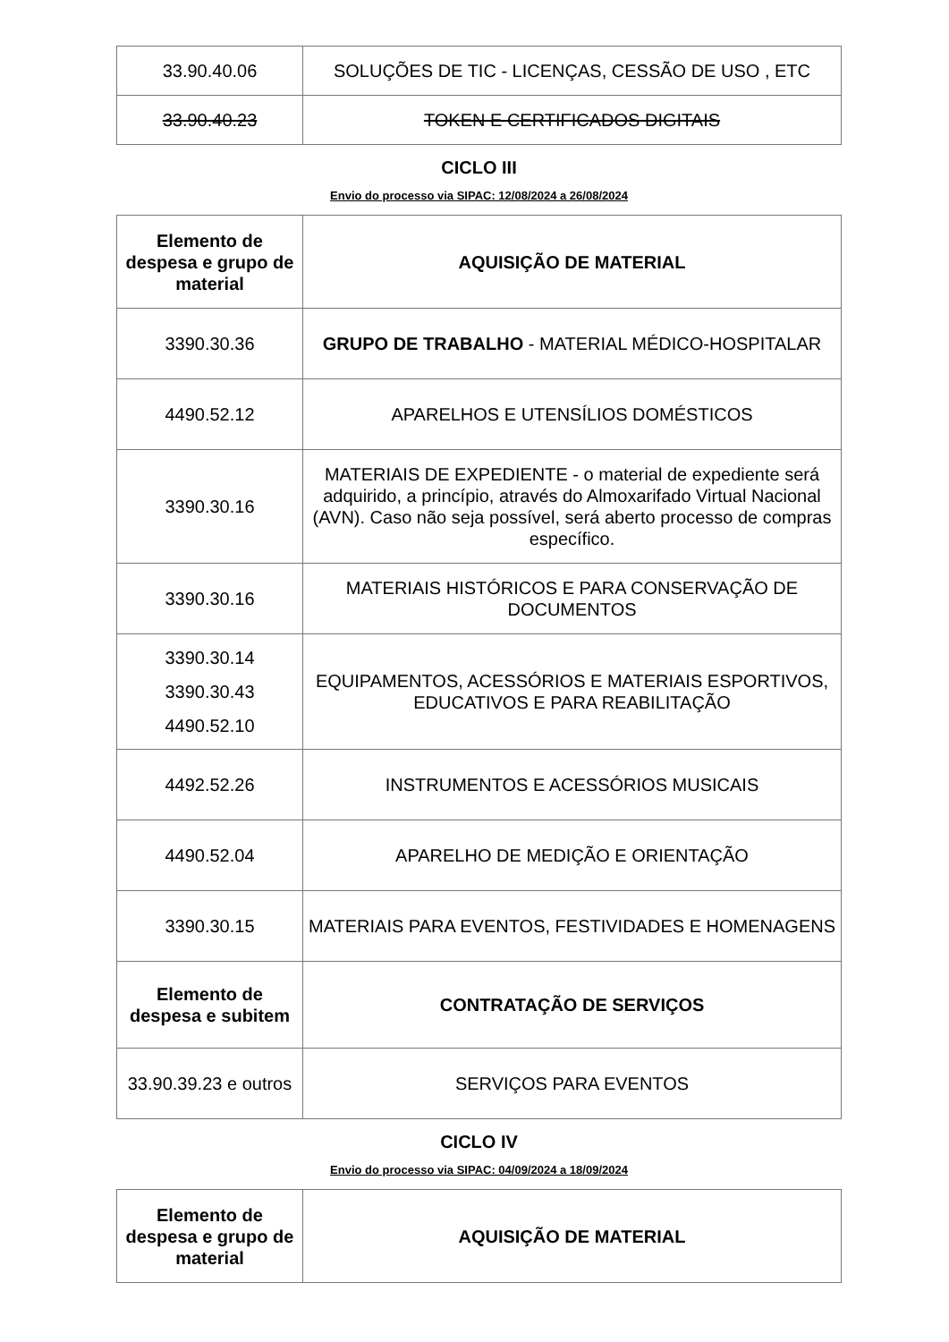| 33.90.40.06 | SOLUÇÕES DE TIC - LICENÇAS, CESSÃO DE USO , ETC |
| 33.90.40.23 | TOKEN E CERTIFICADOS DIGITAIS |
CICLO III
Envio do processo via SIPAC: 12/08/2024 a 26/08/2024
| Elemento de despesa e grupo de material | AQUISIÇÃO DE MATERIAL |
| 3390.30.36 | GRUPO DE TRABALHO - MATERIAL MÉDICO-HOSPITALAR |
| 4490.52.12 | APARELHOS E UTENSÍLIOS DOMÉSTICOS |
| 3390.30.16 | MATERIAIS DE EXPEDIENTE - o material de expediente será adquirido, a princípio, através do Almoxarifado Virtual Nacional (AVN). Caso não seja possível, será aberto processo de compras específico. |
| 3390.30.16 | MATERIAIS HISTÓRICOS E PARA CONSERVAÇÃO DE DOCUMENTOS |
| 3390.30.14 3390.30.43 4490.52.10 | EQUIPAMENTOS, ACESSÓRIOS E MATERIAIS ESPORTIVOS, EDUCATIVOS E PARA REABILITAÇÃO |
| 4492.52.26 | INSTRUMENTOS E ACESSÓRIOS MUSICAIS |
| 4490.52.04 | APARELHO DE MEDIÇÃO E ORIENTAÇÃO |
| 3390.30.15 | MATERIAIS PARA EVENTOS, FESTIVIDADES E HOMENAGENS |
| Elemento de despesa e subitem | CONTRATAÇÃO DE SERVIÇOS |
| 33.90.39.23 e outros | SERVIÇOS PARA EVENTOS |
CICLO IV
Envio do processo via SIPAC: 04/09/2024 a 18/09/2024
| Elemento de despesa e grupo de material | AQUISIÇÃO DE MATERIAL |